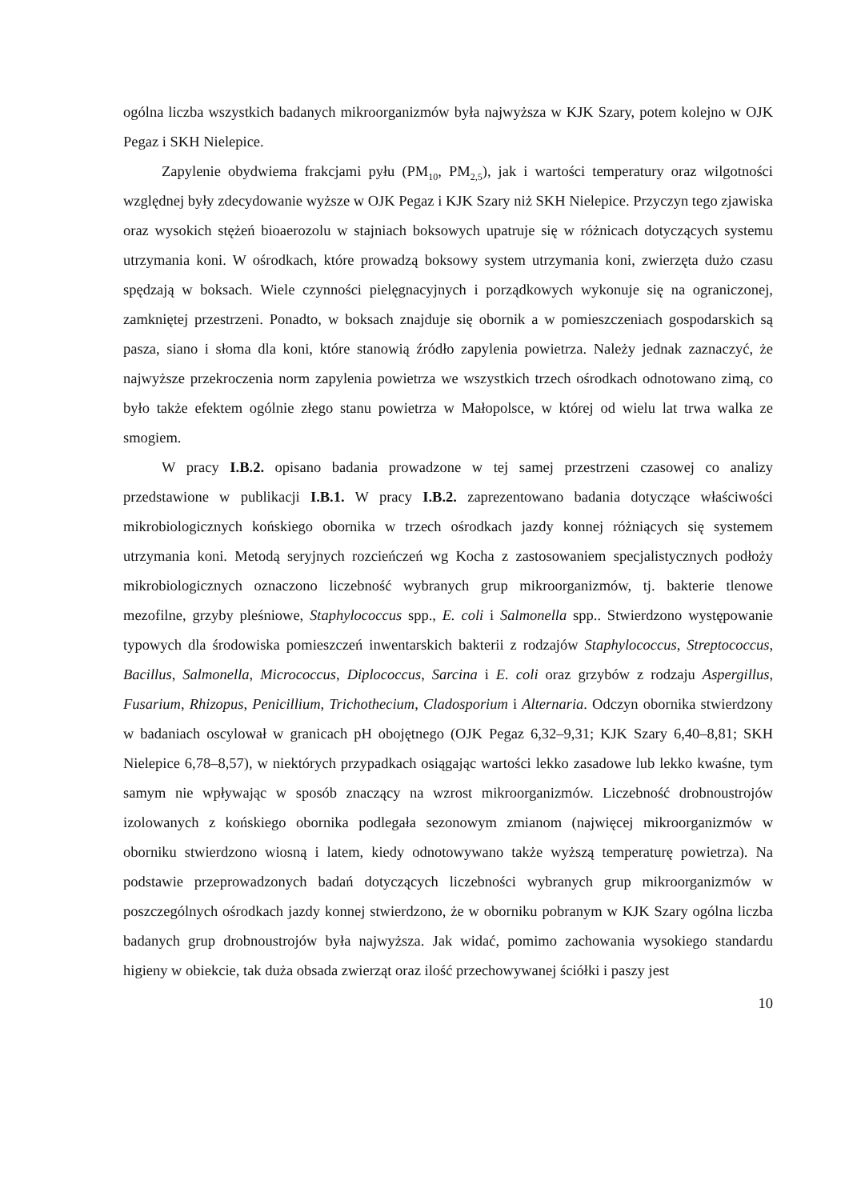ogólna liczba wszystkich badanych mikroorganizmów była najwyższa w KJK Szary, potem kolejno w OJK Pegaz i SKH Nielepice.
Zapylenie obydwiema frakcjami pyłu (PM<sub>10</sub>, PM<sub>2,5</sub>), jak i wartości temperatury oraz wilgotności względnej były zdecydowanie wyższe w OJK Pegaz i KJK Szary niż SKH Nielepice. Przyczyn tego zjawiska oraz wysokich stężeń bioaerozolu w stajniach boksowych upatruje się w różnicach dotyczących systemu utrzymania koni. W ośrodkach, które prowadzą boksowy system utrzymania koni, zwierzęta dużo czasu spędzają w boksach. Wiele czynności pielęgnacyjnych i porządkowych wykonuje się na ograniczonej, zamkniętej przestrzeni. Ponadto, w boksach znajduje się obornik a w pomieszczeniach gospodarskich są pasza, siano i słoma dla koni, które stanowią źródło zapylenia powietrza. Należy jednak zaznaczyć, że najwyższe przekroczenia norm zapylenia powietrza we wszystkich trzech ośrodkach odnotowano zimą, co było także efektem ogólnie złego stanu powietrza w Małopolsce, w której od wielu lat trwa walka ze smogiem.
W pracy I.B.2. opisano badania prowadzone w tej samej przestrzeni czasowej co analizy przedstawione w publikacji I.B.1. W pracy I.B.2. zaprezentowano badania dotyczące właściwości mikrobiologicznych końskiego obornika w trzech ośrodkach jazdy konnej różniących się systemem utrzymania koni. Metodą seryjnych rozcieńczeń wg Kocha z zastosowaniem specjalistycznych podłoży mikrobiologicznych oznaczono liczebność wybranych grup mikroorganizmów, tj. bakterie tlenowe mezofilne, grzyby pleśniowe, Staphylococcus spp., E. coli i Salmonella spp.. Stwierdzono występowanie typowych dla środowiska pomieszczeń inwentarskich bakterii z rodzajów Staphylococcus, Streptococcus, Bacillus, Salmonella, Micrococcus, Diplococcus, Sarcina i E. coli oraz grzybów z rodzaju Aspergillus, Fusarium, Rhizopus, Penicillium, Trichothecium, Cladosporium i Alternaria. Odczyn obornika stwierdzony w badaniach oscylował w granicach pH obojętnego (OJK Pegaz 6,32–9,31; KJK Szary 6,40–8,81; SKH Nielepice 6,78–8,57), w niektórych przypadkach osiągając wartości lekko zasadowe lub lekko kwaśne, tym samym nie wpływając w sposób znaczący na wzrost mikroorganizmów. Liczebność drobnoustrojów izolowanych z końskiego obornika podlegała sezonowym zmianom (najwięcej mikroorganizmów w oborniku stwierdzono wiosną i latem, kiedy odnotowywano także wyższą temperaturę powietrza). Na podstawie przeprowadzonych badań dotyczących liczebności wybranych grup mikroorganizmów w poszczególnych ośrodkach jazdy konnej stwierdzono, że w oborniku pobranym w KJK Szary ogólna liczba badanych grup drobnoustrojów była najwyższa. Jak widać, pomimo zachowania wysokiego standardu higieny w obiekcie, tak duża obsada zwierząt oraz ilość przechowywanej ściółki i paszy jest
10